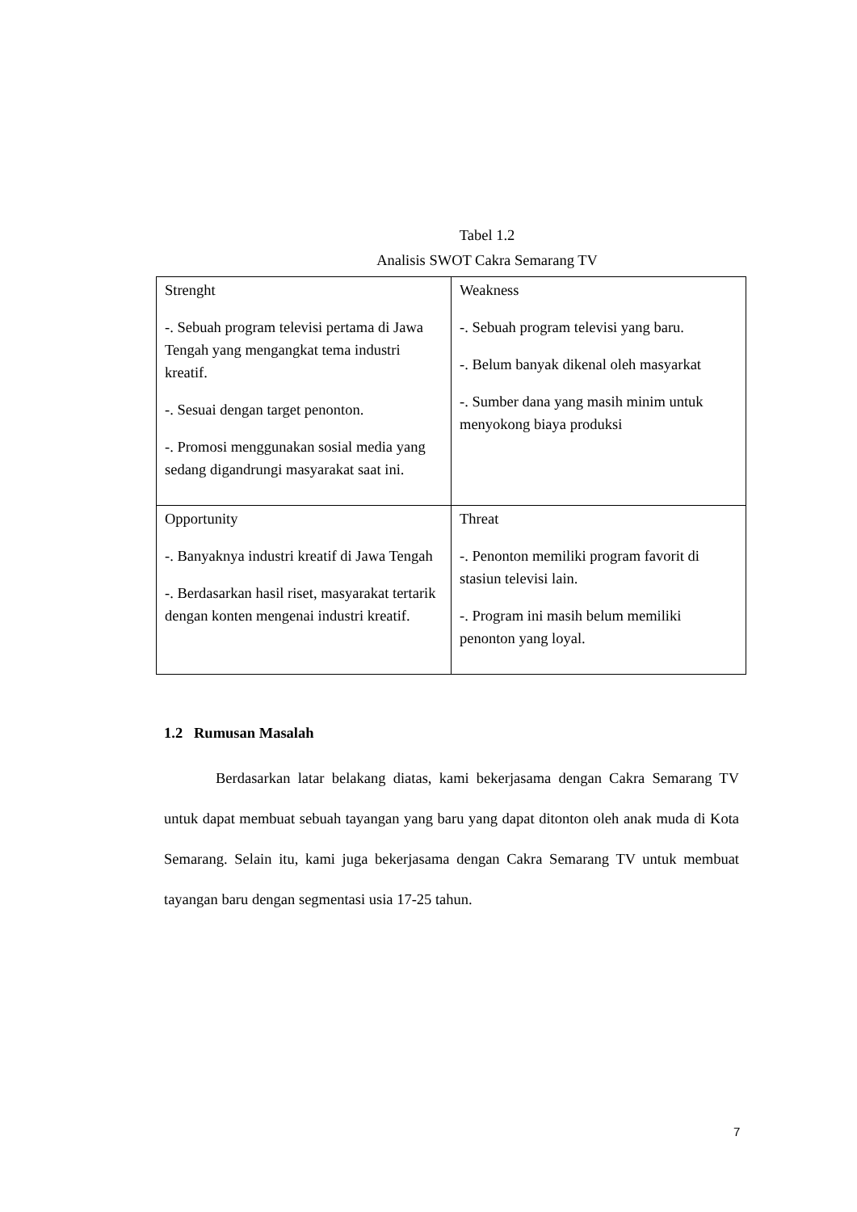Tabel 1.2
Analisis SWOT Cakra Semarang TV
| Strenght -. Sebuah program televisi pertama di Jawa Tengah yang mengangkat tema industri kreatif. -. Sesuai dengan target penonton. -. Promosi menggunakan sosial media yang sedang digandrungi masyarakat saat ini. | Weakness -. Sebuah program televisi yang baru. -. Belum banyak dikenal oleh masyarkat -. Sumber dana yang masih minim untuk menyokong biaya produksi |
| Opportunity -. Banyaknya industri kreatif di Jawa Tengah -. Berdasarkan hasil riset, masyarakat tertarik dengan konten mengenai industri kreatif. | Threat -. Penonton memiliki program favorit di stasiun televisi lain. -. Program ini masih belum memiliki penonton yang loyal. |
1.2 Rumusan Masalah
Berdasarkan latar belakang diatas, kami bekerjasama dengan Cakra Semarang TV untuk dapat membuat sebuah tayangan yang baru yang dapat ditonton oleh anak muda di Kota Semarang. Selain itu, kami juga bekerjasama dengan Cakra Semarang TV untuk membuat tayangan baru dengan segmentasi usia 17-25 tahun.
7